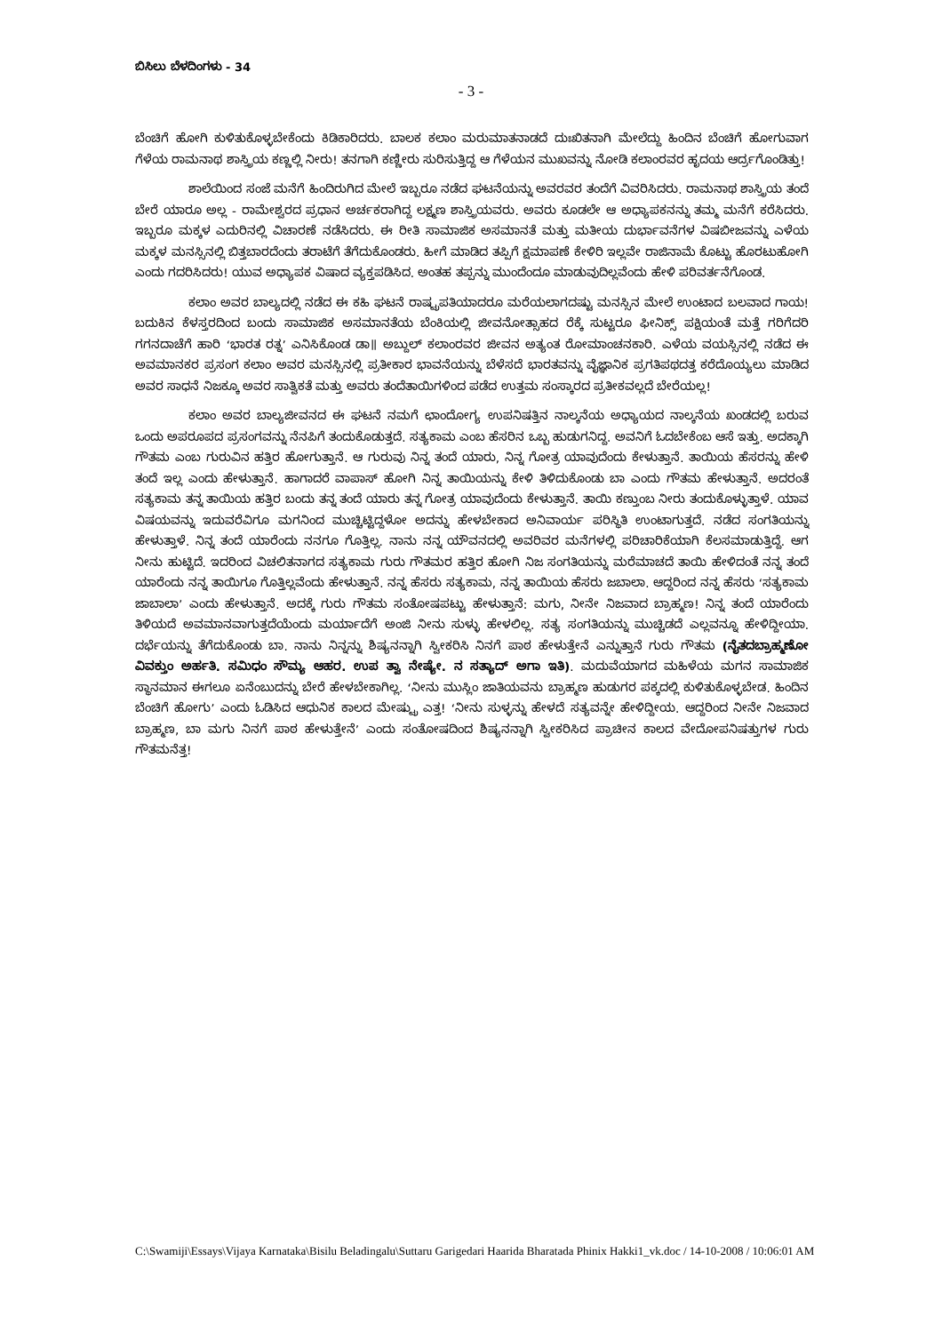ಬಿಸಿಲು ಬೆಳದಿಂಗಳು - 34
- 3 -
ಬೆಂಚಿಗೆ ಹೋಗಿ ಕುಳಿತುಕೊಳ್ಳಬೇಕೆಂದು ಕಿಡಿಕಾರಿದರು. ಬಾಲಕ ಕಲಾಂ ಮರುಮಾತನಾಡದೆ ದುಃಖಿತನಾಗಿ ಮೇಲೆದ್ದು ಹಿಂದಿನ ಬೆಂಚಿಗೆ ಹೋಗುವಾಗ ಗೆಳೆಯ ರಾಮನಾಥ ಶಾಸ್ತ್ರಿಯ ಕಣ್ಣಲ್ಲಿ ನೀರು! ತನಗಾಗಿ ಕಣ್ಣೀರು ಸುರಿಸುತ್ತಿದ್ದ ಆ ಗೆಳೆಯನ ಮುಖವನ್ನು ನೋಡಿ ಕಲಾಂರವರ ಹೃದಯ ಆರ್ದ್ರಗೊಂಡಿತ್ತು!
ಶಾಲೆಯಿಂದ ಸಂಜೆ ಮನೆಗೆ ಹಿಂದಿರುಗಿದ ಮೇಲೆ ಇಬ್ಬರೂ ನಡೆದ ಘಟನೆಯನ್ನು ಅವರವರ ತಂದೆಗೆ ವಿವರಿಸಿದರು. ರಾಮನಾಥ ಶಾಸ್ತ್ರಿಯ ತಂದೆ ಬೇರೆ ಯಾರೂ ಅಲ್ಲ - ರಾಮೇಶ್ವರದ ಪ್ರಧಾನ ಅರ್ಚಕರಾಗಿದ್ದ ಲಕ್ಷ್ಮಣ ಶಾಸ್ತ್ರಿಯವರು. ಅವರು ಕೂಡಲೇ ಆ ಅಧ್ಯಾಪಕನನ್ನು ತಮ್ಮ ಮನೆಗೆ ಕರೆಸಿದರು. ಇಬ್ಬರೂ ಮಕ್ಕಳ ಎದುರಿನಲ್ಲಿ ವಿಚಾರಣೆ ನಡೆಸಿದರು. ಈ ರೀತಿ ಸಾಮಾಜಿಕ ಅಸಮಾನತೆ ಮತ್ತು ಮತೀಯ ದುರ್ಭಾವನೆಗಳ ವಿಷಬೀಜವನ್ನು ಎಳೆಯ ಮಕ್ಕಳ ಮನಸ್ಸಿನಲ್ಲಿ ಬಿತ್ತಬಾರದೆಂದು ತರಾಟೆಗೆ ತೆಗೆದುಕೊಂಡರು. ಹೀಗೆ ಮಾಡಿದ ತಪ್ಪಿಗೆ ಕ್ಷಮಾಪಣೆ ಕೇಳಿರಿ ಇಲ್ಲವೇ ರಾಜಿನಾಮೆ ಕೊಟ್ಟು ಹೊರಟುಹೋಗಿ ಎಂದು ಗದರಿಸಿದರು! ಯುವ ಅಧ್ಯಾಪಕ ವಿಷಾದ ವ್ಯಕ್ತಪಡಿಸಿದ. ಅಂತಹ ತಪ್ಪನ್ನು ಮುಂದೆಂದೂ ಮಾಡುವುದಿಲ್ಲವೆಂದು ಹೇಳಿ ಪರಿವರ್ತನೆಗೊಂಡ.
ಕಲಾಂ ಅವರ ಬಾಲ್ಯದಲ್ಲಿ ನಡೆದ ಈ ಕಹಿ ಘಟನೆ ರಾಷ್ಟ್ರಪತಿಯಾದರೂ ಮರೆಯಲಾಗದಷ್ಟು ಮನಸ್ಸಿನ ಮೇಲೆ ಉಂಟಾದ ಬಲವಾದ ಗಾಯ! ಬದುಕಿನ ಕೆಳಸ್ತರದಿಂದ ಬಂದು ಸಾಮಾಜಿಕ ಅಸಮಾನತೆಯ ಬೆಂಕಿಯಲ್ಲಿ ಜೀವನೋತ್ಸಾಹದ ರೆಕ್ಕೆ ಸುಟ್ಟರೂ ಫೀನಿಕ್ಸ್ ಪಕ್ಷಿಯಂತೆ ಮತ್ತೆ ಗರಿಗೆದರಿ ಗಗನದಾಚೆಗೆ ಹಾರಿ ‘ಭಾರತ ರತ್ನ’ ಎನಿಸಿಕೊಂಡ ಡಾ॥ ಅಬ್ದುಲ್ ಕಲಾಂರವರ ಜೀವನ ಅತ್ಯಂತ ರೋಮಾಂಚನಕಾರಿ. ಎಳೆಯ ವಯಸ್ಸಿನಲ್ಲಿ ನಡೆದ ಈ ಅವಮಾನಕರ ಪ್ರಸಂಗ ಕಲಾಂ ಅವರ ಮನಸ್ಸಿನಲ್ಲಿ ಪ್ರತೀಕಾರ ಭಾವನೆಯನ್ನು ಬೆಳೆಸದೆ ಭಾರತವನ್ನು ವೈಜ್ಞಾನಿಕ ಪ್ರಗತಿಪಥದತ್ತ ಕರೆದೊಯ್ಯಲು ಮಾಡಿದ ಅವರ ಸಾಧನೆ ನಿಜಕ್ಕೂ ಅವರ ಸಾತ್ವಿಕತೆ ಮತ್ತು ಅವರು ತಂದೆತಾಯಿಗಳಿಂದ ಪಡೆದ ಉತ್ತಮ ಸಂಸ್ಕಾರದ ಪ್ರತೀಕವಲ್ಲದೆ ಬೇರೆಯಲ್ಲ!
ಕಲಾಂ ಅವರ ಬಾಲ್ಯಜೀವನದ ಈ ಘಟನೆ ನಮಗೆ ಛಾಂದೋಗ್ಯ ಉಪನಿಷತ್ತಿನ ನಾಲ್ಕನೆಯ ಅಧ್ಯಾಯದ ನಾಲ್ಕನೆಯ ಖಂಡದಲ್ಲಿ ಬರುವ ಒಂದು ಅಪರೂಪದ ಪ್ರಸಂಗವನ್ನು ನೆನಪಿಗೆ ತಂದುಕೊಡುತ್ತದೆ. ಸತ್ಯಕಾಮ ಎಂಬ ಹೆಸರಿನ ಒಬ್ಬ ಹುಡುಗನಿದ್ದ. ಅವನಿಗೆ ಓದಬೇಕೆಂಬ ಆಸೆ ಇತ್ತು. ಅದಕ್ಕಾಗಿ ಗೌತಮ ಎಂಬ ಗುರುವಿನ ಹತ್ತಿರ ಹೋಗುತ್ತಾನೆ. ಆ ಗುರುವು ನಿನ್ನ ತಂದೆ ಯಾರು, ನಿನ್ನ ಗೋತ್ರ ಯಾವುದೆಂದು ಕೇಳುತ್ತಾನೆ. ತಾಯಿಯ ಹೆಸರನ್ನು ಹೇಳಿ ತಂದೆ ಇಲ್ಲ ಎಂದು ಹೇಳುತ್ತಾನೆ. ಹಾಗಾದರೆ ವಾಪಾಸ್ ಹೋಗಿ ನಿನ್ನ ತಾಯಿಯನ್ನು ಕೇಳಿ ತಿಳಿದುಕೊಂಡು ಬಾ ಎಂದು ಗೌತಮ ಹೇಳುತ್ತಾನೆ. ಅದರಂತೆ ಸತ್ಯಕಾಮ ತನ್ನ ತಾಯಿಯ ಹತ್ತಿರ ಬಂದು ತನ್ನ ತಂದೆ ಯಾರು ತನ್ನ ಗೋತ್ರ ಯಾವುದೆಂದು ಕೇಳುತ್ತಾನೆ. ತಾಯಿ ಕಣ್ತುಂಬ ನೀರು ತಂದುಕೊಳ್ಳುತ್ತಾಳೆ. ಯಾವ ವಿಷಯವನ್ನು ಇದುವರೆವಿಗೂ ಮಗನಿಂದ ಮುಚ್ಚಿಟ್ಟಿದ್ದಳೋ ಅದನ್ನು ಹೇಳಬೇಕಾದ ಅನಿವಾರ್ಯ ಪರಿಸ್ಥಿತಿ ಉಂಟಾಗುತ್ತದೆ. ನಡೆದ ಸಂಗತಿಯನ್ನು ಹೇಳುತ್ತಾಳೆ. ನಿನ್ನ ತಂದೆ ಯಾರೆಂದು ನನಗೂ ಗೊತ್ತಿಲ್ಲ. ನಾನು ನನ್ನ ಯೌವನದಲ್ಲಿ ಅವರಿವರ ಮನೆಗಳಲ್ಲಿ ಪರಿಚಾರಿಕೆಯಾಗಿ ಕೆಲಸಮಾಡುತ್ತಿದ್ದೆ. ಆಗ ನೀನು ಹುಟ್ಟಿದೆ. ಇದರಿಂದ ವಿಚಲಿತನಾಗದ ಸತ್ಯಕಾಮ ಗುರು ಗೌತಮರ ಹತ್ತಿರ ಹೋಗಿ ನಿಜ ಸಂಗತಿಯನ್ನು ಮರೆಮಾಚದೆ ತಾಯಿ ಹೇಳಿದಂತೆ ನನ್ನ ತಂದೆ ಯಾರೆಂದು ನನ್ನ ತಾಯಿಗೂ ಗೊತ್ತಿಲ್ಲವೆಂದು ಹೇಳುತ್ತಾನೆ. ನನ್ನ ಹೆಸರು ಸತ್ಯಕಾಮ, ನನ್ನ ತಾಯಿಯ ಹೆಸರು ಜಬಾಲಾ. ಆದ್ದರಿಂದ ನನ್ನ ಹೆಸರು ‘ಸತ್ಯಕಾಮ ಜಾಬಾಲಾ’ ಎಂದು ಹೇಳುತ್ತಾನೆ. ಅದಕ್ಕೆ ಗುರು ಗೌತಮ ಸಂತೋಷಪಟ್ಟು ಹೇಳುತ್ತಾನೆ: ಮಗು, ನೀನೇ ನಿಜವಾದ ಬ್ರಾಹ್ಮಣ! ನಿನ್ನ ತಂದೆ ಯಾರೆಂದು ತಿಳಿಯದೆ ಅವಮಾನವಾಗುತ್ತದೆಯೆಂದು ಮರ್ಯಾದೆಗೆ ಅಂಜಿ ನೀನು ಸುಳ್ಳು ಹೇಳಲಿಲ್ಲ. ಸತ್ಯ ಸಂಗತಿಯನ್ನು ಮುಚ್ಚಿಡದೆ ಎಲ್ಲವನ್ನೂ ಹೇಳಿದ್ದೀಯಾ. ದರ್ಭೆಯನ್ನು ತೆಗೆದುಕೊಂಡು ಬಾ. ನಾನು ನಿನ್ನನ್ನು ಶಿಷ್ಯನನ್ನಾಗಿ ಸ್ವೀಕರಿಸಿ ನಿನಗೆ ಪಾಠ ಹೇಳುತ್ತೇನೆ ಎನ್ನುತ್ತಾನೆ ಗುರು ಗೌತಮ (ನೈತದಬ್ರಾಹ್ಮಣೋ ವಿವಕ್ತುಂ ಅರ್ಹತಿ. ಸಮಿಧಂ ಸೌಮ್ಯ ಆಹರ. ಉಪ ತ್ವಾ ನೇಷ್ಯೇ. ನ ಸತ್ಯಾದ್ ಅಗಾ ಇತಿ). ಮದುವೆಯಾಗದ ಮಹಿಳೆಯ ಮಗನ ಸಾಮಾಜಿಕ ಸ್ಥಾನಮಾನ ಈಗಲೂ ಏನೆಂಬುದನ್ನು ಬೇರೆ ಹೇಳಬೇಕಾಗಿಲ್ಲ. ‘ನೀನು ಮುಸ್ಲಿಂ ಜಾತಿಯವನು ಬ್ರಾಹ್ಮಣ ಹುಡುಗರ ಪಕ್ಕದಲ್ಲಿ ಕುಳಿತುಕೊಳ್ಳಬೇಡ. ಹಿಂದಿನ ಬೆಂಚಿಗೆ ಹೋಗು’ ಎಂದು ಓಡಿಸಿದ ಆಧುನಿಕ ಕಾಲದ ಮೇಷ್ಟ್ರು ಎತ್ತ! ‘ನೀನು ಸುಳ್ಳನ್ನು ಹೇಳದೆ ಸತ್ಯವನ್ನೇ ಹೇಳಿದ್ದೀಯ. ಆದ್ದರಿಂದ ನೀನೇ ನಿಜವಾದ ಬ್ರಾಹ್ಮಣ, ಬಾ ಮಗು ನಿನಗೆ ಪಾಠ ಹೇಳುತ್ತೇನೆ’ ಎಂದು ಸಂತೋಷದಿಂದ ಶಿಷ್ಯನನ್ನಾಗಿ ಸ್ವೀಕರಿಸಿದ ಪ್ರಾಚೀನ ಕಾಲದ ವೇದೋಪನಿಷತ್ತುಗಳ ಗುರು ಗೌತಮನೆತ್ತ!
C:\Swamiji\Essays\Vijaya Karnataka\Bisilu Beladingalu\Suttaru Garigedari Haarida Bharatada Phinix Hakki1_vk.doc / 14-10-2008 / 10:06:01 AM